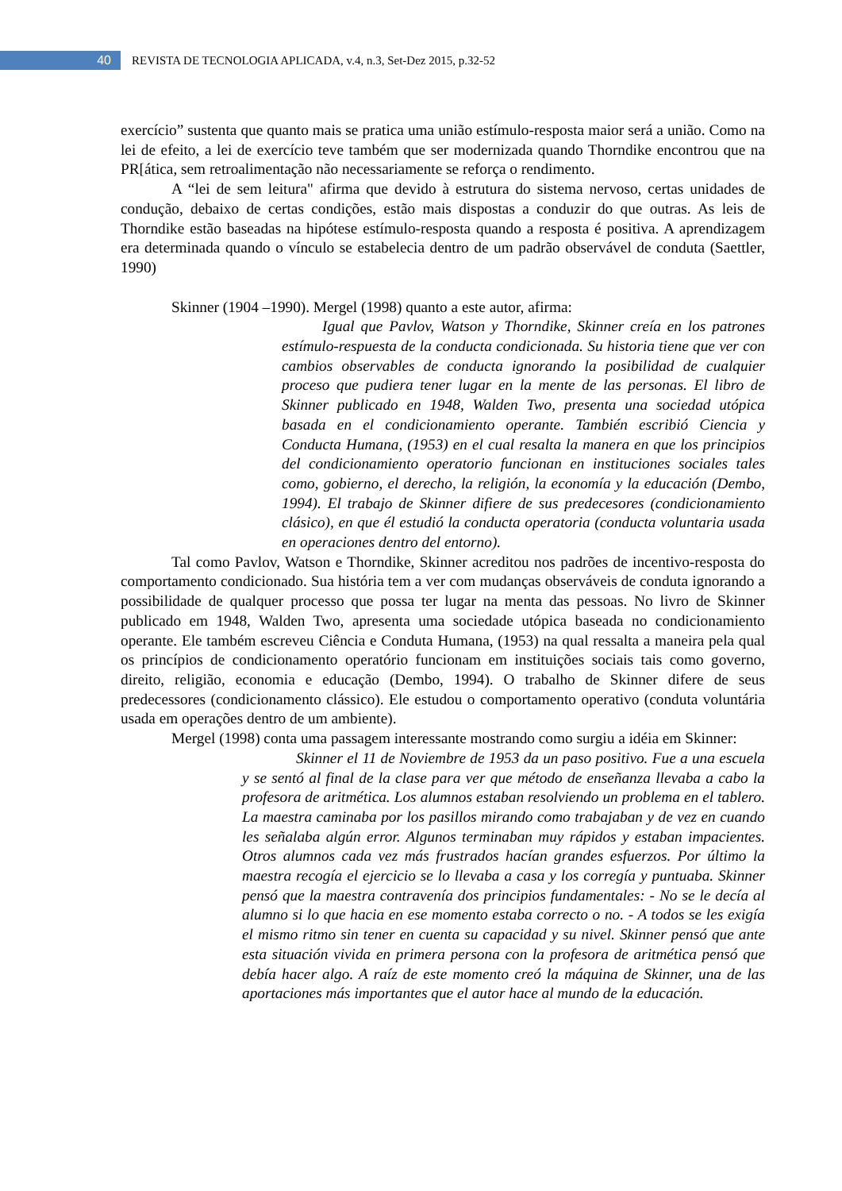40
REVISTA DE TECNOLOGIA APLICADA, v.4, n.3, Set-Dez 2015, p.32-52
exercício” sustenta que quanto mais se pratica uma união estímulo-resposta maior será a união. Como na lei de efeito, a lei de exercício teve também que ser modernizada quando Thorndike encontrou que na PR[ática, sem retroalimentação não necessariamente se reforça o rendimento.
A “lei de sem leitura" afirma que devido à estrutura do sistema nervoso, certas unidades de condução, debaixo de certas condições, estão mais dispostas a conduzir do que outras. As leis de Thorndike estão baseadas na hipótese estímulo-resposta quando a resposta é positiva. A aprendizagem era determinada quando o vínculo se estabelecia dentro de um padrão observável de conduta (Saettler, 1990)
Skinner (1904 –1990). Mergel (1998) quanto a este autor, afirma:
Igual que Pavlov, Watson y Thorndike, Skinner creía en los patrones estímulo-respuesta de la conducta condicionada. Su historia tiene que ver con cambios observables de conducta ignorando la posibilidad de cualquier proceso que pudiera tener lugar en la mente de las personas. El libro de Skinner publicado en 1948, Walden Two, presenta una sociedad utópica basada en el condicionamiento operante. También escribió Ciencia y Conducta Humana, (1953) en el cual resalta la manera en que los principios del condicionamiento operatorio funcionan en instituciones sociales tales como, gobierno, el derecho, la religión, la economía y la educación (Dembo, 1994). El trabajo de Skinner difiere de sus predecesores (condicionamiento clásico), en que él estudió la conducta operatoria (conducta voluntaria usada en operaciones dentro del entorno).
Tal como Pavlov, Watson e Thorndike, Skinner acreditou nos padrões de incentivo-resposta do comportamento condicionado. Sua história tem a ver com mudanças observáveis de conduta ignorando a possibilidade de qualquer processo que possa ter lugar na menta das pessoas. No livro de Skinner publicado em 1948, Walden Two, apresenta uma sociedade utópica baseada no condicionamiento operante. Ele também escreveu Ciência e Conduta Humana, (1953) na qual ressalta a maneira pela qual os princípios de condicionamento operatório funcionam em instituições sociais tais como governo, direito, religião, economia e educação (Dembo, 1994). O trabalho de Skinner difere de seus predecessores (condicionamento clássico). Ele estudou o comportamento operativo (conduta voluntária usada em operações dentro de um ambiente).
Mergel (1998) conta uma passagem interessante mostrando como surgiu a idéia em Skinner:
Skinner el 11 de Noviembre de 1953 da un paso positivo. Fue a una escuela y se sentó al final de la clase para ver que método de enseñanza llevaba a cabo la profesora de aritmética. Los alumnos estaban resolviendo un problema en el tablero. La maestra caminaba por los pasillos mirando como trabajaban y de vez en cuando les señalaba algún error. Algunos terminaban muy rápidos y estaban impacientes. Otros alumnos cada vez más frustrados hacían grandes esfuerzos. Por último la maestra recogía el ejercicio se lo llevaba a casa y los corregía y puntuaba. Skinner pensó que la maestra contravenía dos principios fundamentales: - No se le decía al alumno si lo que hacia en ese momento estaba correcto o no. - A todos se les exigía el mismo ritmo sin tener en cuenta su capacidad y su nivel. Skinner pensó que ante esta situación vivida en primera persona con la profesora de aritmética pensó que debía hacer algo. A raíz de este momento creó la máquina de Skinner, una de las aportaciones más importantes que el autor hace al mundo de la educación.